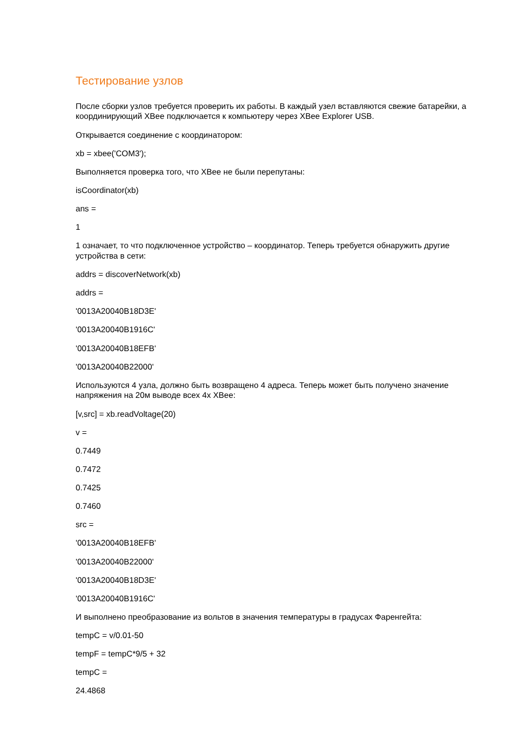Тестирование узлов
После сборки узлов требуется проверить их работы. В каждый узел вставляются свежие батарейки, а координирующий XBee подключается к компьютеру через XBee Explorer USB.
Открывается соединение с координатором:
xb = xbee('COM3');
Выполняется проверка того, что XBee не были перепутаны:
isCoordinator(xb)
ans =
1
1 означает, то что подключенное устройство – координатор. Теперь требуется обнаружить другие устройства в сети:
addrs = discoverNetwork(xb)
addrs =
'0013A20040B18D3E'
'0013A20040B1916C'
'0013A20040B18EFB'
'0013A20040B22000'
Используются 4 узла, должно быть возвращено 4 адреса. Теперь может быть получено значение напряжения на 20м выводе всех 4х XBee:
[v,src] = xb.readVoltage(20)
v =
0.7449
0.7472
0.7425
0.7460
src =
'0013A20040B18EFB'
'0013A20040B22000'
'0013A20040B18D3E'
'0013A20040B1916C'
И выполнено преобразование из вольтов в значения температуры в градусах Фаренгейта:
tempC = v/0.01-50
tempF = tempC*9/5 + 32
tempC =
24.4868